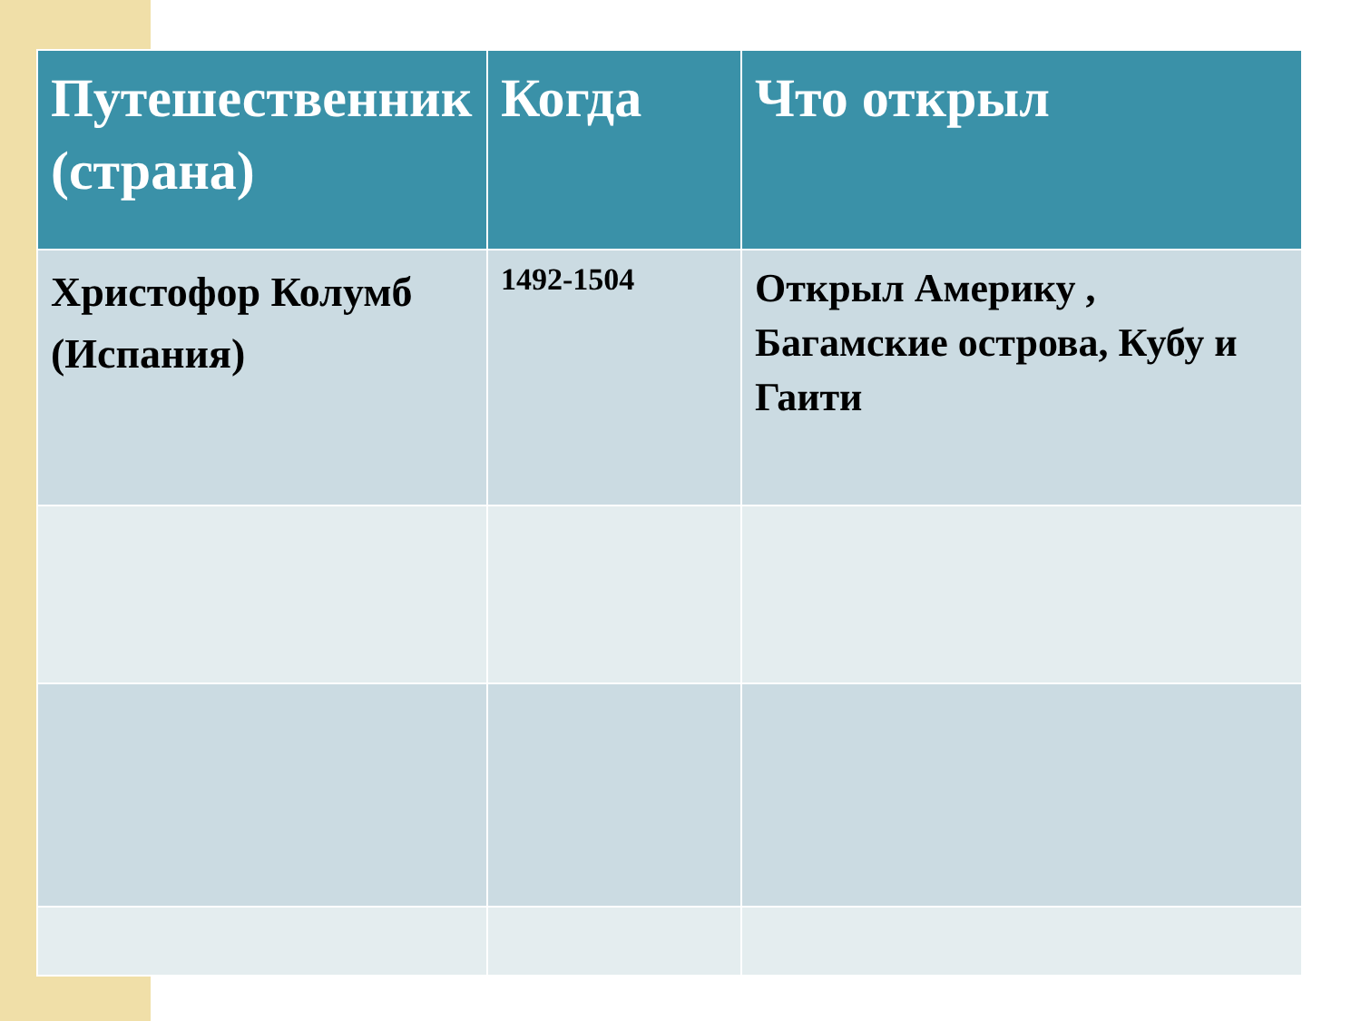| Путешественник (страна) | Когда | Что открыл |
| --- | --- | --- |
| Христофор Колумб (Испания) | 1492-1504 | Открыл Америку , Багамские острова, Кубу и Гаити |